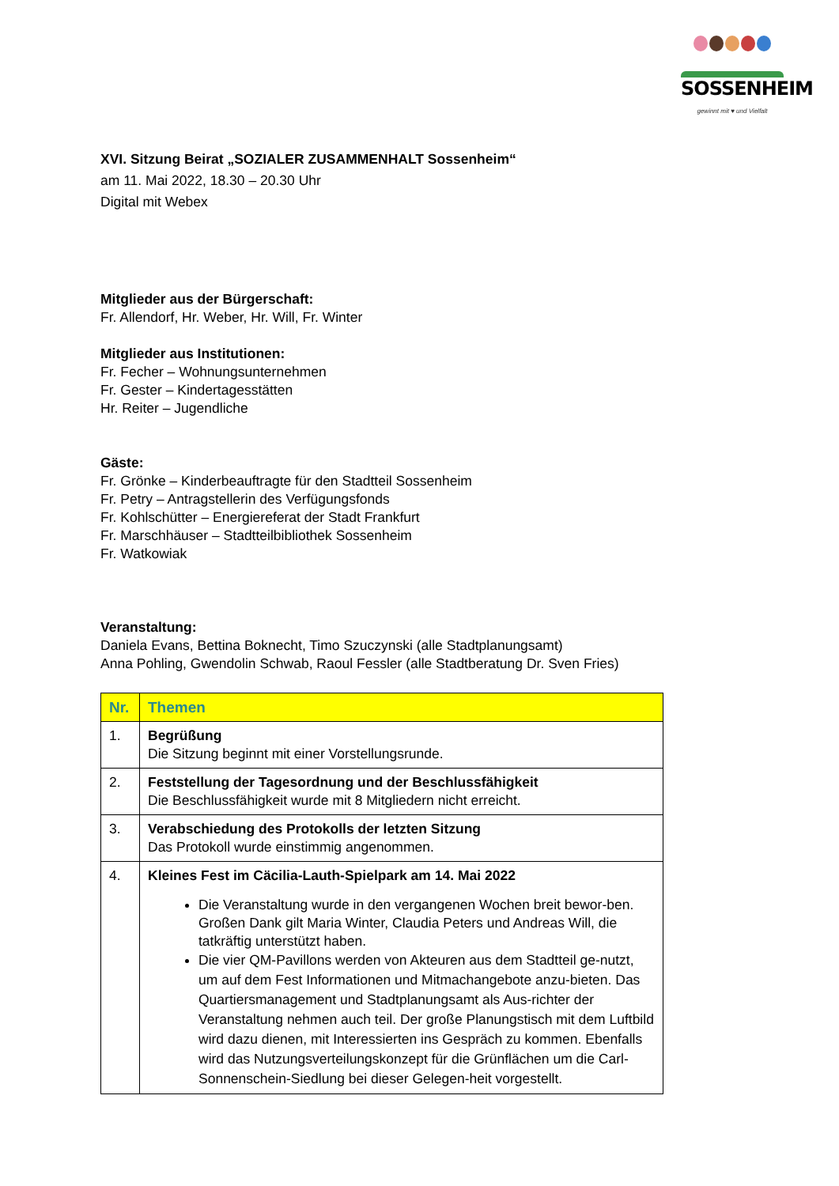SOSSENHEIM
gewinnt mit ♥ und Vielfalt
XVI. Sitzung Beirat „SOZIALER ZUSAMMENHALT Sossenheim“
am 11. Mai 2022, 18.30 – 20.30 Uhr
Digital mit Webex
Mitglieder aus der Bürgerschaft:
Fr. Allendorf, Hr. Weber, Hr. Will, Fr. Winter
Mitglieder aus Institutionen:
Fr. Fecher – Wohnungsunternehmen
Fr. Gester – Kindertagesstätten
Hr. Reiter – Jugendliche
Gäste:
Fr. Grönke – Kinderbeauftragte für den Stadtteil Sossenheim
Fr. Petry – Antragstellerin des Verfügungsfonds
Fr. Kohlschütter – Energiereferat der Stadt Frankfurt
Fr. Marschhäuser – Stadtteilbibliothek Sossenheim
Fr. Watkowiak
Veranstaltung:
Daniela Evans, Bettina Boknecht, Timo Szuczynski (alle Stadtplanungsamt)
Anna Pohling, Gwendolin Schwab, Raoul Fessler (alle Stadtberatung Dr. Sven Fries)
| Nr. | Themen |
| --- | --- |
| 1. | Begrüßung Die Sitzung beginnt mit einer Vorstellungsrunde. |
| 2. | Feststellung der Tagesordnung und der Beschlussfähigkeit Die Beschlussfähigkeit wurde mit 8 Mitgliedern nicht erreicht. |
| 3. | Verabschiedung des Protokolls der letzten Sitzung Das Protokoll wurde einstimmig angenommen. |
| 4. | Kleines Fest im Cäcilia-Lauth-Spielpark am 14. Mai 2022 Die Veranstaltung wurde in den vergangenen Wochen breit bewor-ben. Großen Dank gilt Maria Winter, Claudia Peters und Andreas Will, die tatkräftig unterstützt haben. Die vier QM-Pavillons werden von Akteuren aus dem Stadtteil ge-nutzt, um auf dem Fest Informationen und Mitmachangebote anzu-bieten. Das Quartiersmanagement und Stadtplanungsamt als Aus-richter der Veranstaltung nehmen auch teil. Der große Planungstisch mit dem Luftbild wird dazu dienen, mit Interessierten ins Gespräch zu kommen. Ebenfalls wird das Nutzungsverteilungskonzept für die Grünflächen um die Carl-Sonnenschein-Siedlung bei dieser Gelegen-heit vorgestellt. |